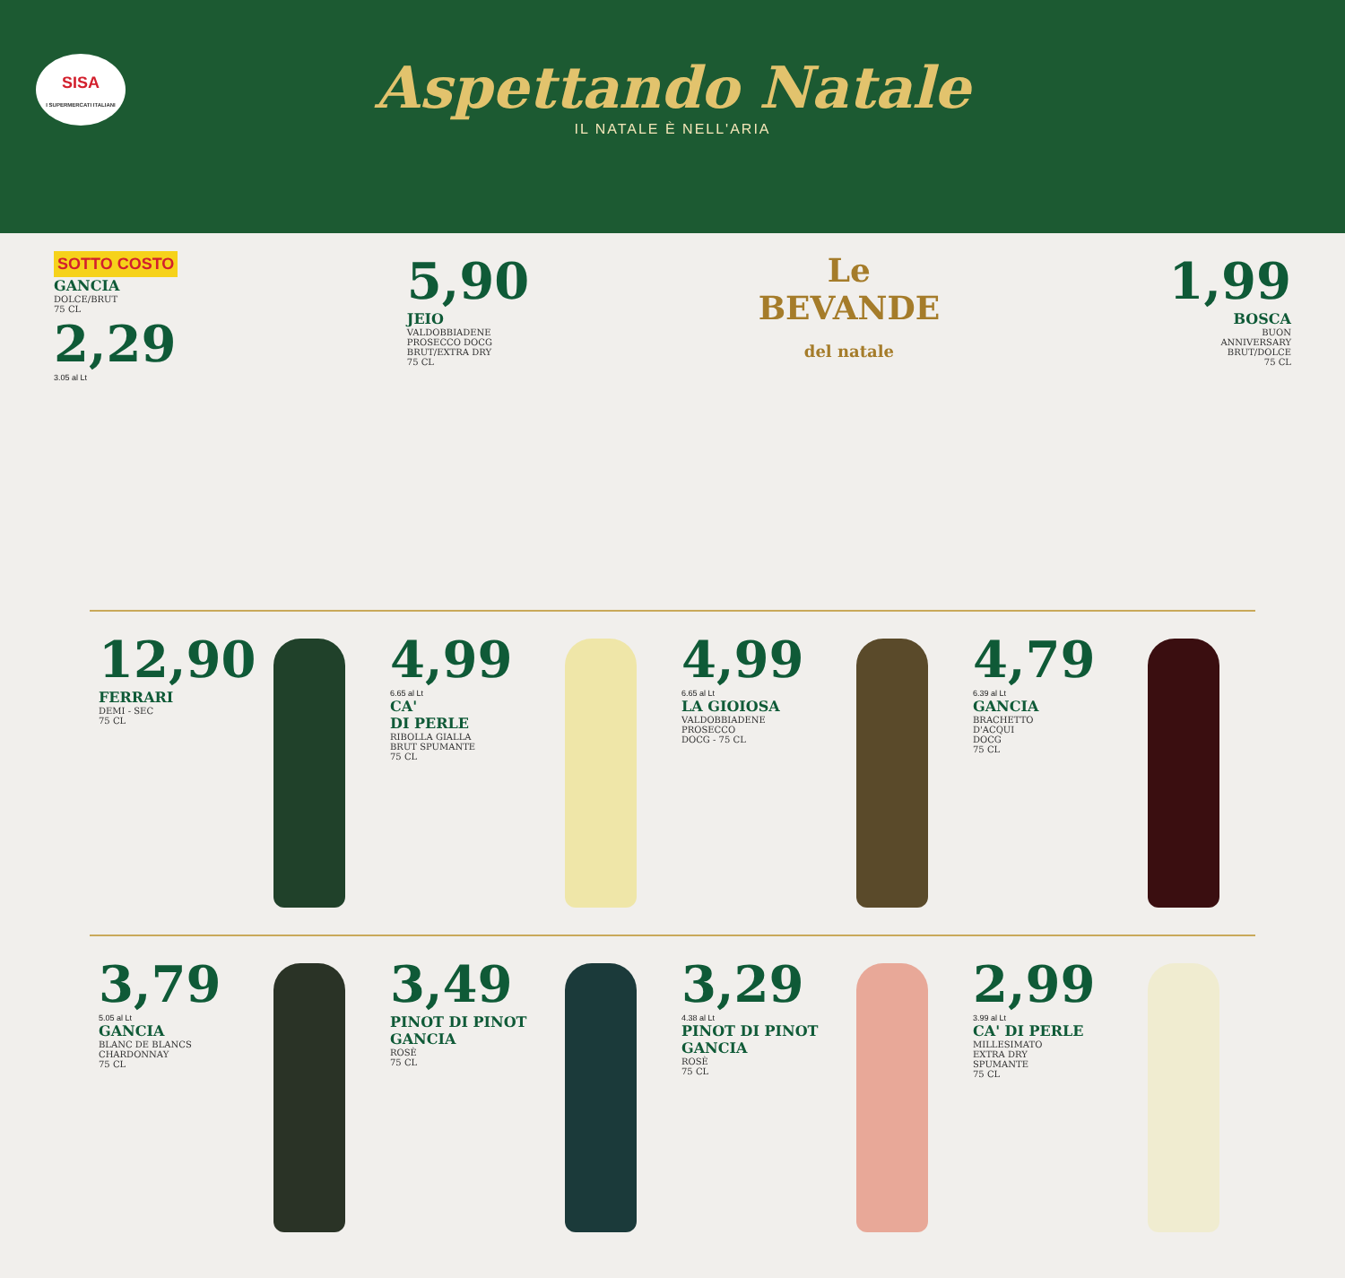SISA
I SUPERMERCATI ITALIANI
Aspettando Natale
IL NATALE È NELL'ARIA
SOTTO COSTO
GANCIA
DOLCE/BRUT
75 CL
2,29
3.05 al Lt
5,90
JEIO
VALDOBBIADENE
PROSECCO DOCG
BRUT/EXTRA DRY
75 CL
Le
BEVANDE
del natale
1,99
BOSCA
BUON
ANNIVERSARY
BRUT/DOLCE
75 CL
12,90
FERRARI
DEMI - SEC
75 CL
4,99
6.65 al Lt
CA'
DI PERLE
RIBOLLA GIALLA
BRUT SPUMANTE
75 CL
4,99
6.65 al Lt
LA GIOIOSA
VALDOBBIADENE
PROSECCO
DOCG - 75 CL
4,79
6.39 al Lt
GANCIA
BRACHETTO
D'ACQUI
DOCG
75 CL
3,79
5.05 al Lt
GANCIA
BLANC DE BLANCS
CHARDONNAY
75 CL
3,49
PINOT DI PINOT
GANCIA
ROSÈ
75 CL
3,29
4.38 al Lt
PINOT DI PINOT
GANCIA
ROSÈ
75 CL
2,99
3.99 al Lt
CA' DI PERLE
MILLESIMATO
EXTRA DRY
SPUMANTE
75 CL